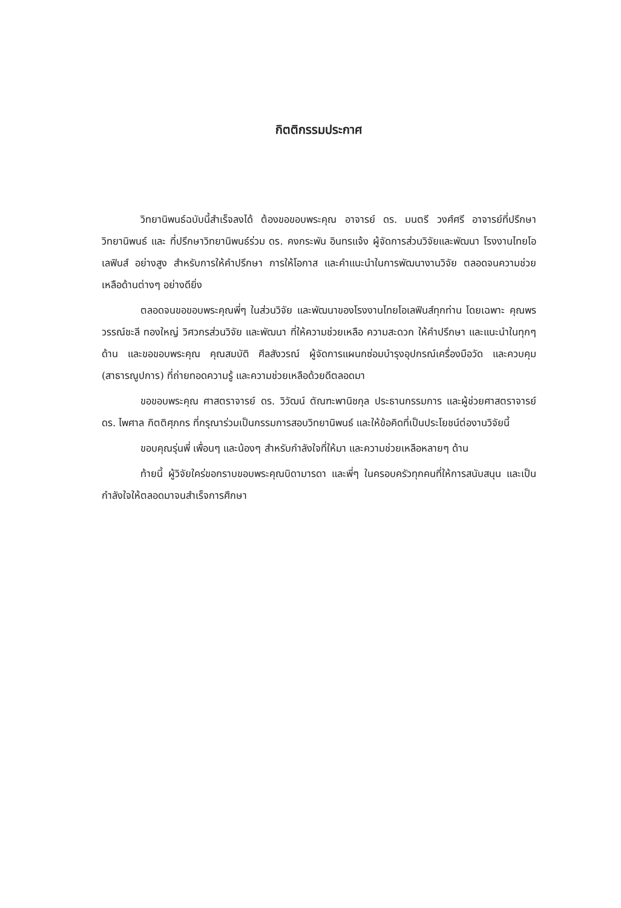กิตติกรรมประกาศ
วิทยานิพนธ์ฉบับนี้สำเร็จลงได้ ต้องขอขอบพระคุณ อาจารย์ ดร. มนตรี วงศ์ศรี อาจารย์ที่ปรึกษาวิทยานิพนธ์ และ ที่ปรึกษาวิทยานิพนธ์ร่วม ดร. คงกระพัน อินทรแจ้ง ผู้จัดการส่วนวิจัยและพัฒนา โรงงานไทยโอเลฟินส์ อย่างสูง สำหรับการให้คำปรึกษา การให้โอกาส และคำแนะนำในการพัฒนางานวิจัย ตลอดจนความช่วยเหลือด้านต่างๆ อย่างดียิ่ง
ตลอดจนขอขอบพระคุณพี่ๆ ในส่วนวิจัย และพัฒนาของโรงงานไทยโอเลฟินส์ทุกท่าน โดยเฉพาะ คุณพรวรรณ์ชะลี ทองใหญ่ วิศวกรส่วนวิจัย และพัฒนา ที่ให้ความช่วยเหลือ ความสะดวก ให้คำปรึกษา และแนะนำในทุกๆ ด้าน และขอขอบพระคุณ คุณสมบัติ ศีลสังวรณ์ ผู้จัดการแผนกซ่อมบำรุงอุปกรณ์เครื่องมือวัด และควบคุม (สาธารณูปการ) ที่ถ่ายทอดความรู้ และความช่วยเหลือด้วยดีตลอดมา
ขอขอบพระคุณ ศาสตราจารย์ ดร. วิวัฒน์ ตัณฑะพานิชกุล ประธานกรรมการ และผู้ช่วยศาสตราจารย์ ดร. ไพศาล กิตติศุภกร ที่กรุณาร่วมเป็นกรรมการสอบวิทยานิพนธ์ และให้ข้อคิดที่เป็นประโยชน์ต่องานวิจัยนี้
ขอบคุณรุ่นพี่ เพื่อนๆ และน้องๆ สำหรับกำลังใจที่ให้มา และความช่วยเหลือหลายๆ ด้าน
ท้ายนี้ ผู้วิจัยใคร่ขอกราบขอบพระคุณบิดามารดา และพี่ๆ ในครอบครัวทุกคนที่ให้การสนับสนุน และเป็นกำลังใจให้ตลอดมาจนสำเร็จการศึกษา